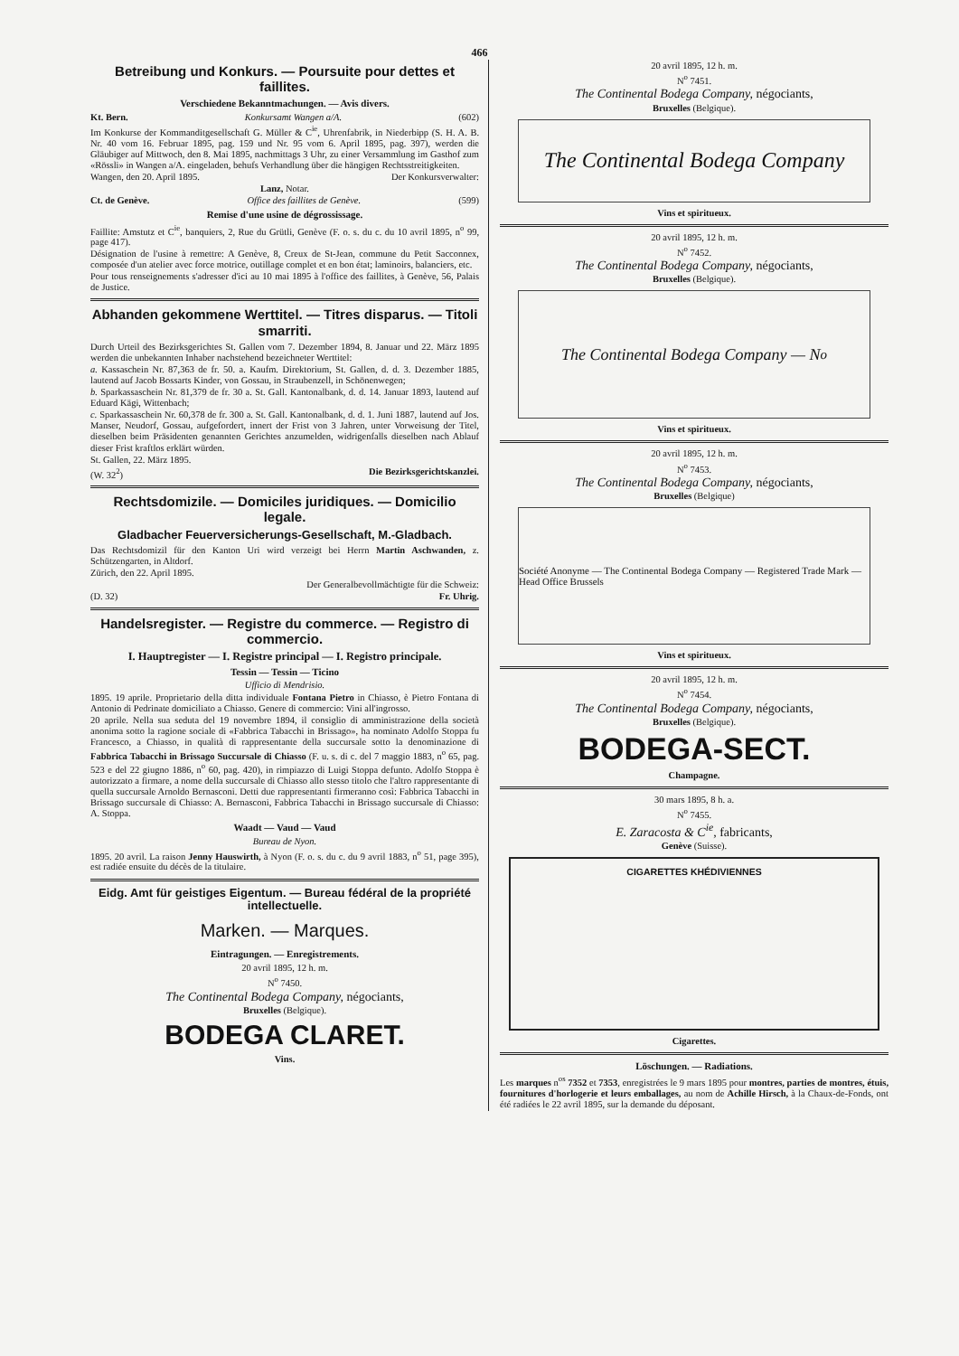466
Betreibung und Konkurs. — Poursuite pour dettes et faillites.
Verschiedene Bekanntmachungen. — Avis divers.
Kt. Bern. Konkursamt Wangen a/A. (602)
Im Konkurse der Kommanditgesellschaft G. Müller & C<sup>ie</sup>, Uhrenfabrik, in Niederbipp (S. H. A. B. Nr. 40 vom 16. Februar 1895, pag. 159 und Nr. 95 vom 6. April 1895, pag. 397), werden die Gläubiger auf Mittwoch, den 8. Mai 1895, nachmittags 3 Uhr, zu einer Versammlung im Gasthof zum «Rössli» in Wangen a/A. eingeladen, behufs Verhandlung über die hängigen Rechtsstreitigkeiten.
Wangen, den 20. April 1895. Der Konkursverwalter:
Lanz, Notar.
Ct. de Genève. Office des faillites de Genève. (599)
Remise d'une usine de dégrossissage.
Faillite: Amstutz et C<sup>ie</sup>, banquiers, 2, Rue du Grütli, Genève (F. o. s. du c. du 10 avril 1895, n<sup>o</sup> 99, page 417).
Désignation de l'usine à remettre: A Genève, 8, Creux de St-Jean, commune du Petit Sacconnex, composée d'un atelier avec force motrice, outillage complet et en bon état; laminoirs, balanciers, etc.
Pour tous renseignements s'adresser d'ici au 10 mai 1895 à l'office des faillites, à Genève, 56, Palais de Justice.
Abhanden gekommene Werttitel. — Titres disparus. — Titoli smarriti.
Durch Urteil des Bezirksgerichtes St. Gallen vom 7. Dezember 1894, 8. Januar und 22. März 1895 werden die unbekannten Inhaber nachstehend bezeichneter Werttitel:
a. Kassaschein Nr. 87,363 de fr. 50. a. Kaufm. Direktorium, St. Gallen, d. d. 3. Dezember 1885, lautend auf Jacob Bossarts Kinder, von Gossau, in Straubenzell, in Schönenwegen;
b. Sparkassaschein Nr. 81,379 de fr. 30 a. St. Gall. Kantonalbank, d. d. 14. Januar 1893, lautend auf Eduard Kägi, Wittenbach;
c. Sparkassaschein Nr. 60,378 de fr. 300 a. St. Gall. Kantonalbank, d. d. 1. Juni 1887, lautend auf Jos. Manser, Neudorf, Gossau, aufgefordert, innert der Frist von 3 Jahren, unter Vorweisung der Titel, dieselben beim Präsidenten genannten Gerichtes anzumelden, widrigenfalls dieselben nach Ablauf dieser Frist kraftlos erklärt würden.
St. Gallen, 22. März 1895.
(W. 32<sup>2</sup>) Die Bezirksgerichtskanzlei.
Rechtsdomizile. — Domiciles juridiques. — Domicilio legale.
Gladbacher Feuerversicherungs-Gesellschaft, M.-Gladbach.
Das Rechtsdomizil für den Kanton Uri wird verzeigt bei Herrn Martin Aschwanden, z. Schützengarten, in Altdorf.
Zürich, den 22. April 1895.
Der Generalbevollmächtigte für die Schweiz:
(D. 32) Fr. Uhrig.
Handelsregister. — Registre du commerce. — Registro di commercio.
I. Hauptregister — I. Registre principal — I. Registro principale.
Tessin — Tessin — Ticino
Ufficio di Mendrisio.
1895. 19 aprile. Proprietario della ditta individuale Fontana Pietro in Chiasso, è Pietro Fontana di Antonio di Pedrinate domiciliato a Chiasso. Genere di commercio: Vini all'ingrosso.
20 aprile. Nella sua seduta del 19 novembre 1894, il consiglio di amministrazione della società anonima sotto la ragione sociale di «Fabbrica Tabacchi in Brissago», ha nominato Adolfo Stoppa fu Francesco, a Chiasso, in qualità di rappresentante della succursale sotto la denominazione di Fabbrica Tabacchi in Brissago Succursale di Chiasso (F. u. s. di c. del 7 maggio 1883, n<sup>o</sup> 65, pag. 523 e del 22 giugno 1886, n<sup>o</sup> 60, pag. 420), in rimpiazzo di Luigi Stoppa defunto. Adolfo Stoppa è autorizzato a firmare, a nome della succursale di Chiasso allo stesso titolo che l'altro rappresentante di quella succursale Arnoldo Bernasconi. Detti due rappresentanti firmeranno così: Fabbrica Tabacchi in Brissago succursale di Chiasso: A. Bernasconi, Fabbrica Tabacchi in Brissago succursale di Chiasso: A. Stoppa.
Waadt — Vaud — Vaud
Bureau de Nyon.
1895. 20 avril. La raison Jenny Hauswirth, à Nyon (F. o. s. du c. du 9 avril 1883, n<sup>o</sup> 51, page 395), est radiée ensuite du décès de la titulaire.
Eidg. Amt für geistiges Eigentum. — Bureau fédéral de la propriété intellectuelle.
Marken. — Marques.
Eintragungen. — Enregistrements.
20 avril 1895, 12 h. m.
N<sup>o</sup> 7450.
The Continental Bodega Company, négociants,
Bruxelles (Belgique).
BODEGA CLARET.
Vins.
20 avril 1895, 12 h. m.
N<sup>o</sup> 7451.
The Continental Bodega Company, négociants,
Bruxelles (Belgique).
The Continental Bodega Company
Vins et spiritueux.
20 avril 1895, 12 h. m.
N<sup>o</sup> 7452.
The Continental Bodega Company, négociants,
Bruxelles (Belgique).
The Continental Bodega Company — N<sup>o</sup>
Vins et spiritueux.
20 avril 1895, 12 h. m.
N<sup>o</sup> 7453.
The Continental Bodega Company, négociants,
Bruxelles (Belgique)
Société Anonyme — The Continental Bodega Company — Registered Trade Mark — Head Office Brussels
Vins et spiritueux.
20 avril 1895, 12 h. m.
N<sup>o</sup> 7454.
The Continental Bodega Company, négociants,
Bruxelles (Belgique).
BODEGA-SECT.
Champagne.
30 mars 1895, 8 h. a.
N<sup>o</sup> 7455.
E. Zaracosta & C<sup>ie</sup>, fabricants,
Genève (Suisse).
CIGARETTES KHÉDIVIENNES
Cigarettes.
Löschungen. — Radiations.
Les marques n<sup>os</sup> 7352 et 7353, enregistrées le 9 mars 1895 pour montres, parties de montres, étuis, fournitures d'horlogerie et leurs emballages, au nom de Achille Hirsch, à la Chaux-de-Fonds, ont été radiées le 22 avril 1895, sur la demande du déposant.